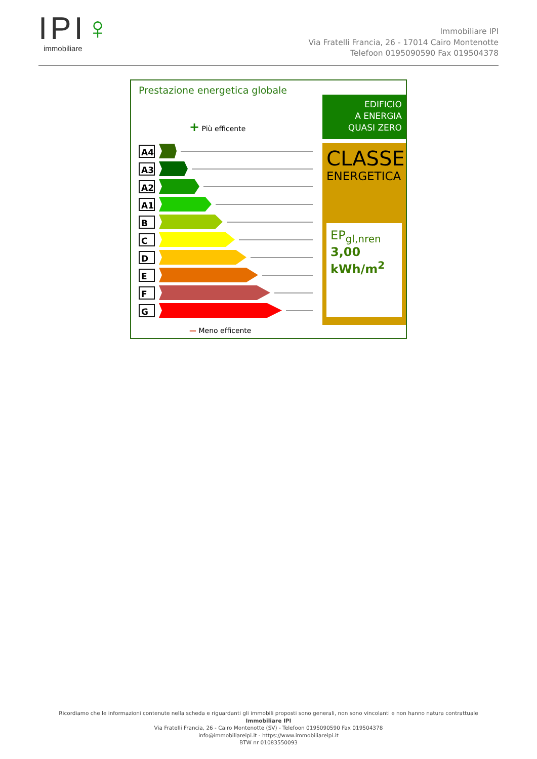IPI♀
immobiliare
Immobiliare IPI
Via Fratelli Francia, 26 - 17014 Cairo Montenotte
Telefoon 0195090590 Fax 019504378
Prestazione energetica globale
+ Più efficente
A4
A3
A2
A1
B
C
D
E
F
G
— Meno efficente
EDIFICIO
A ENERGIA
QUASI ZERO
CLASSE
ENERGETICA
EP<sub>gl,nren</sub> 3,00
kWh/m<sup>2</sup>
Ricordiamo che le informazioni contenute nella scheda e riguardanti gli immobili proposti sono generali, non sono vincolanti e non hanno natura contrattuale
Immobiliare IPI
Via Fratelli Francia, 26 - Cairo Montenotte (SV) - Telefoon 0195090590 Fax 019504378
info@immobiliareipi.it - https://www.immobiliareipi.it
BTW nr 01083550093